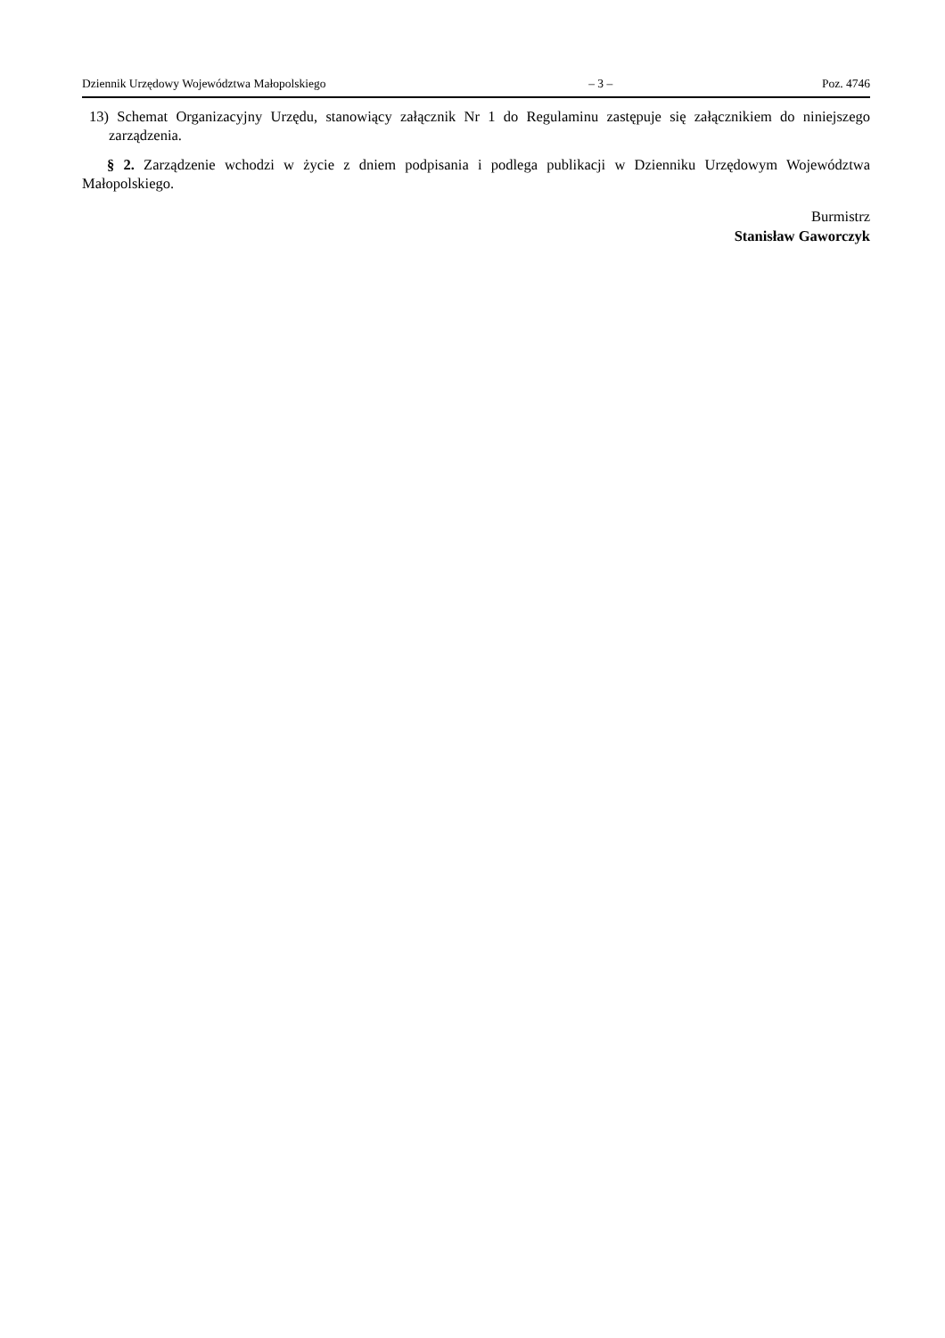Dziennik Urzędowy Województwa Małopolskiego – 3 – Poz. 4746
13) Schemat Organizacyjny Urzędu, stanowiący załącznik Nr 1 do Regulaminu zastępuje się załącznikiem do niniejszego zarządzenia.
§ 2. Zarządzenie wchodzi w życie z dniem podpisania i podlega publikacji w Dzienniku Urzędowym Województwa Małopolskiego.
Burmistrz
Stanisław Gaworczyk